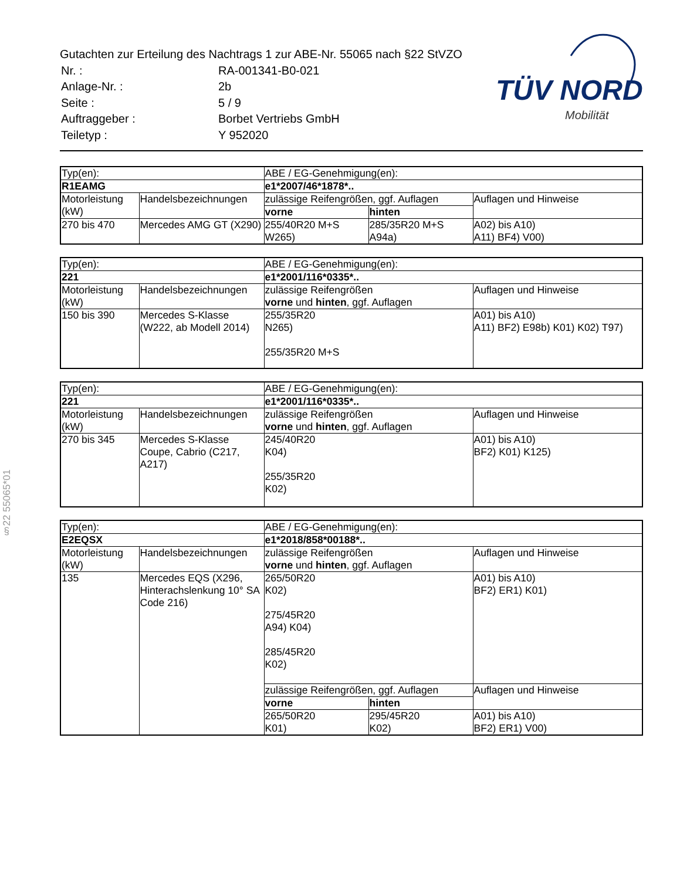Gutachten zur Erteilung des Nachtrags 1 zur ABE-Nr. 55065 nach §22 StVZO
| Nr. : | RA-001341-B0-021 |
| Anlage-Nr. : | 2b |
| Seite : | 5 / 9 |
| Auftraggeber : | Borbet Vertriebs GmbH |
| Teiletyp : | Y 952020 |
TÜV NORD
Mobilität
§22 55065*01
| Typ(en): | | ABE / EG-Genehmigung(en): | | |
| R1EAMG | | e1*2007/46*1878*.. | | |
| Motorleistung (kW) | Handelsbezeichnungen | zulässige Reifengrößen, ggf. Auflagen | | Auflagen und Hinweise |
| | | vorne | hinten | |
| 270 bis 470 | Mercedes AMG GT (X290) | 255/40R20 M+S W265) | 285/35R20 M+S A94a) | A02) bis A10) A11) BF4) V00) |
| Typ(en): | | ABE / EG-Genehmigung(en): | |
| 221 | | e1*2001/116*0335*.. | |
| Motorleistung (kW) | Handelsbezeichnungen | zulässige Reifengrößen vorne und hinten , ggf. Auflagen | Auflagen und Hinweise |
| 150 bis 390 | Mercedes S-Klasse (W222, ab Modell 2014) | 255/35R20 N265) 255/35R20 M+S | A01) bis A10) A11) BF2) E98b) K01) K02) T97) |
| Typ(en): | | ABE / EG-Genehmigung(en): | |
| 221 | | e1*2001/116*0335*.. | |
| Motorleistung (kW) | Handelsbezeichnungen | zulässige Reifengrößen vorne und hinten , ggf. Auflagen | Auflagen und Hinweise |
| 270 bis 345 | Mercedes S-Klasse Coupe, Cabrio (C217, A217) | 245/40R20 K04) 255/35R20 K02) | A01) bis A10) BF2) K01) K125) |
| Typ(en): | | ABE / EG-Genehmigung(en): | | |
| E2EQSX | | e1*2018/858*00188*.. | | |
| Motorleistung (kW) | Handelsbezeichnungen | zulässige Reifengrößen vorne und hinten , ggf. Auflagen | | Auflagen und Hinweise |
| 135 | Mercedes EQS (X296, Hinterachslenkung 10° SA Code 216) | 265/50R20 K02) 275/45R20 A94) K04) 285/45R20 K02) | | A01) bis A10) BF2) ER1) K01) |
| | | zulässige Reifengrößen, ggf. Auflagen | | Auflagen und Hinweise |
| | | vorne | hinten | |
| | | 265/50R20 K01) | 295/45R20 K02) | A01) bis A10) BF2) ER1) V00) |